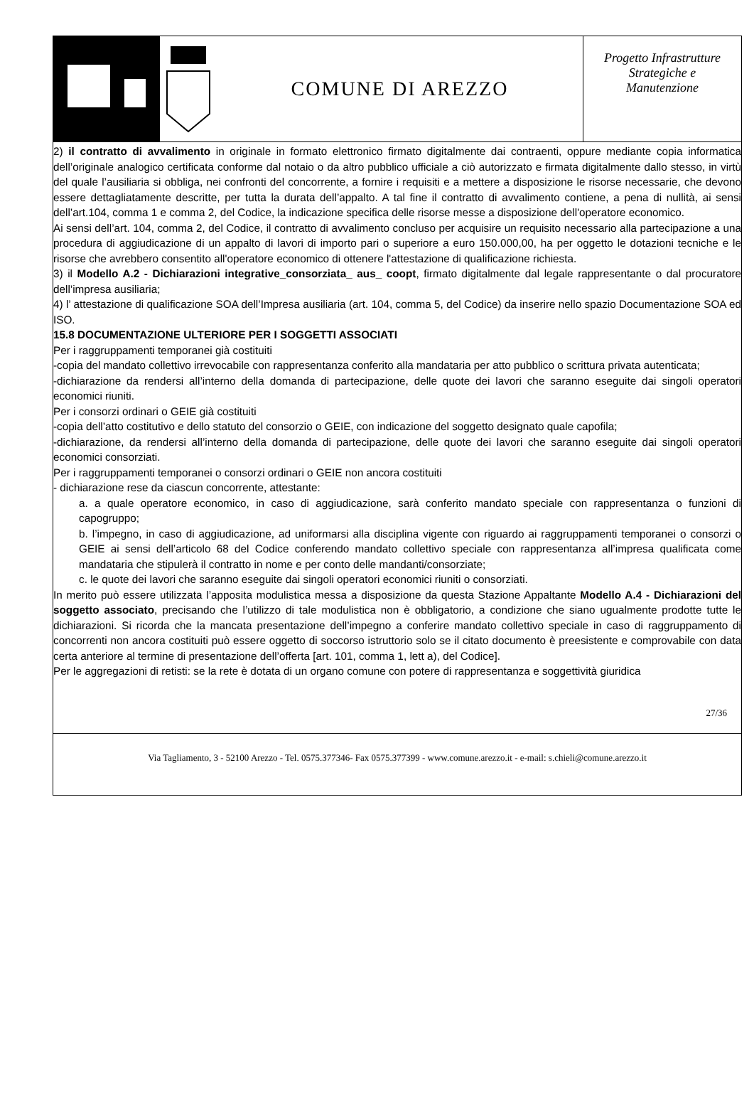COMUNE DI AREZZO
Progetto Infrastrutture
Strategiche e
Manutenzione
2) il contratto di avvalimento in originale in formato elettronico firmato digitalmente dai contraenti, oppure mediante copia informatica dell’originale analogico certificata conforme dal notaio o da altro pubblico ufficiale a ciò autorizzato e firmata digitalmente dallo stesso, in virtù del quale l’ausiliaria si obbliga, nei confronti del concorrente, a fornire i requisiti e a mettere a disposizione le risorse necessarie, che devono essere dettagliatamente descritte, per tutta la durata dell’appalto. A tal fine il contratto di avvalimento contiene, a pena di nullità, ai sensi dell’art.104, comma 1 e comma 2, del Codice, la indicazione specifica delle risorse messe a disposizione dell'operatore economico.
Ai sensi dell’art. 104, comma 2, del Codice, il contratto di avvalimento concluso per acquisire un requisito necessario alla partecipazione a una procedura di aggiudicazione di un appalto di lavori di importo pari o superiore a euro 150.000,00, ha per oggetto le dotazioni tecniche e le risorse che avrebbero consentito all'operatore economico di ottenere l'attestazione di qualificazione richiesta.
3) il Modello A.2 - Dichiarazioni integrative_consorziata_ aus_ coopt, firmato digitalmente dal legale rappresentante o dal procuratore dell’impresa ausiliaria;
4) l’ attestazione di qualificazione SOA dell’Impresa ausiliaria (art. 104, comma 5, del Codice) da inserire nello spazio Documentazione SOA ed ISO.
15.8 DOCUMENTAZIONE ULTERIORE PER I SOGGETTI ASSOCIATI
Per i raggruppamenti temporanei già costituiti
-copia del mandato collettivo irrevocabile con rappresentanza conferito alla mandataria per atto pubblico o scrittura privata autenticata;
-dichiarazione da rendersi all’interno della domanda di partecipazione, delle quote dei lavori che saranno eseguite dai singoli operatori economici riuniti.
Per i consorzi ordinari o GEIE già costituiti
-copia dell’atto costitutivo e dello statuto del consorzio o GEIE, con indicazione del soggetto designato quale capofila;
-dichiarazione, da rendersi all’interno della domanda di partecipazione, delle quote dei lavori che saranno eseguite dai singoli operatori economici consorziati.
Per i raggruppamenti temporanei o consorzi ordinari o GEIE non ancora costituiti
- dichiarazione rese da ciascun concorrente, attestante:
a. a quale operatore economico, in caso di aggiudicazione, sarà conferito mandato speciale con rappresentanza o funzioni di capogruppo;
b. l’impegno, in caso di aggiudicazione, ad uniformarsi alla disciplina vigente con riguardo ai raggruppamenti temporanei o consorzi o GEIE ai sensi dell’articolo 68 del Codice conferendo mandato collettivo speciale con rappresentanza all’impresa qualificata come mandataria che stipulerà il contratto in nome e per conto delle mandanti/consorziate;
c. le quote dei lavori che saranno eseguite dai singoli operatori economici riuniti o consorziati.
In merito può essere utilizzata l’apposita modulistica messa a disposizione da questa Stazione Appaltante Modello A.4 - Dichiarazioni del soggetto associato, precisando che l’utilizzo di tale modulistica non è obbligatorio, a condizione che siano ugualmente prodotte tutte le dichiarazioni. Si ricorda che la mancata presentazione dell’impegno a conferire mandato collettivo speciale in caso di raggruppamento di concorrenti non ancora costituiti può essere oggetto di soccorso istruttorio solo se il citato documento è preesistente e comprovabile con data certa anteriore al termine di presentazione dell’offerta [art. 101, comma 1, lett a), del Codice].
Per le aggregazioni di retisti: se la rete è dotata di un organo comune con potere di rappresentanza e soggettività giuridica
27/36
Via Tagliamento, 3 - 52100 Arezzo - Tel. 0575.377346- Fax 0575.377399 - www.comune.arezzo.it - e-mail: s.chieli@comune.arezzo.it